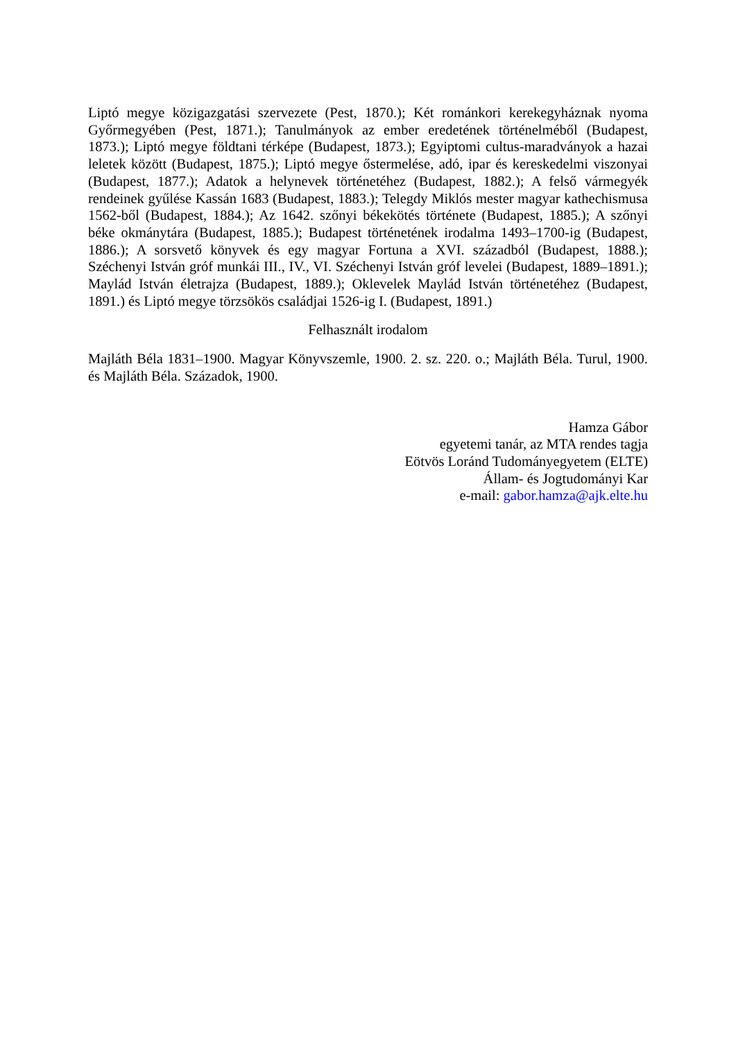Liptó megye közigazgatási szervezete (Pest, 1870.); Két románkori kerekegyháznak nyoma Győrmegyében (Pest, 1871.); Tanulmányok az ember eredetének történelméből (Budapest, 1873.); Liptó megye földtani térképe (Budapest, 1873.); Egyiptomi cultus-maradványok a hazai leletek között (Budapest, 1875.); Liptó megye őstermelése, adó, ipar és kereskedelmi viszonyai (Budapest, 1877.); Adatok a helynevek történetéhez (Budapest, 1882.); A felső vármegyék rendeinek gyűlése Kassán 1683 (Budapest, 1883.); Telegdy Miklós mester magyar kathechismusa 1562-ből (Budapest, 1884.); Az 1642. szőnyi békekötés története (Budapest, 1885.); A szőnyi béke okmánytára (Budapest, 1885.); Budapest történetének irodalma 1493–1700-ig (Budapest, 1886.); A sorsvető könyvek és egy magyar Fortuna a XVI. századból (Budapest, 1888.); Széchenyi István gróf munkái III., IV., VI. Széchenyi István gróf levelei (Budapest, 1889–1891.); Maylád István életrajza (Budapest, 1889.); Oklevelek Maylád István történetéhez (Budapest, 1891.) és Liptó megye törzsökös családjai 1526-ig I. (Budapest, 1891.)
Felhasznált irodalom
Majláth Béla 1831–1900. Magyar Könyvszemle, 1900. 2. sz. 220. o.; Majláth Béla. Turul, 1900. és Majláth Béla. Századok, 1900.
Hamza Gábor
egyetemi tanár, az MTA rendes tagja
Eötvös Loránd Tudományegyetem (ELTE)
Állam- és Jogtudományi Kar
e-mail: gabor.hamza@ajk.elte.hu